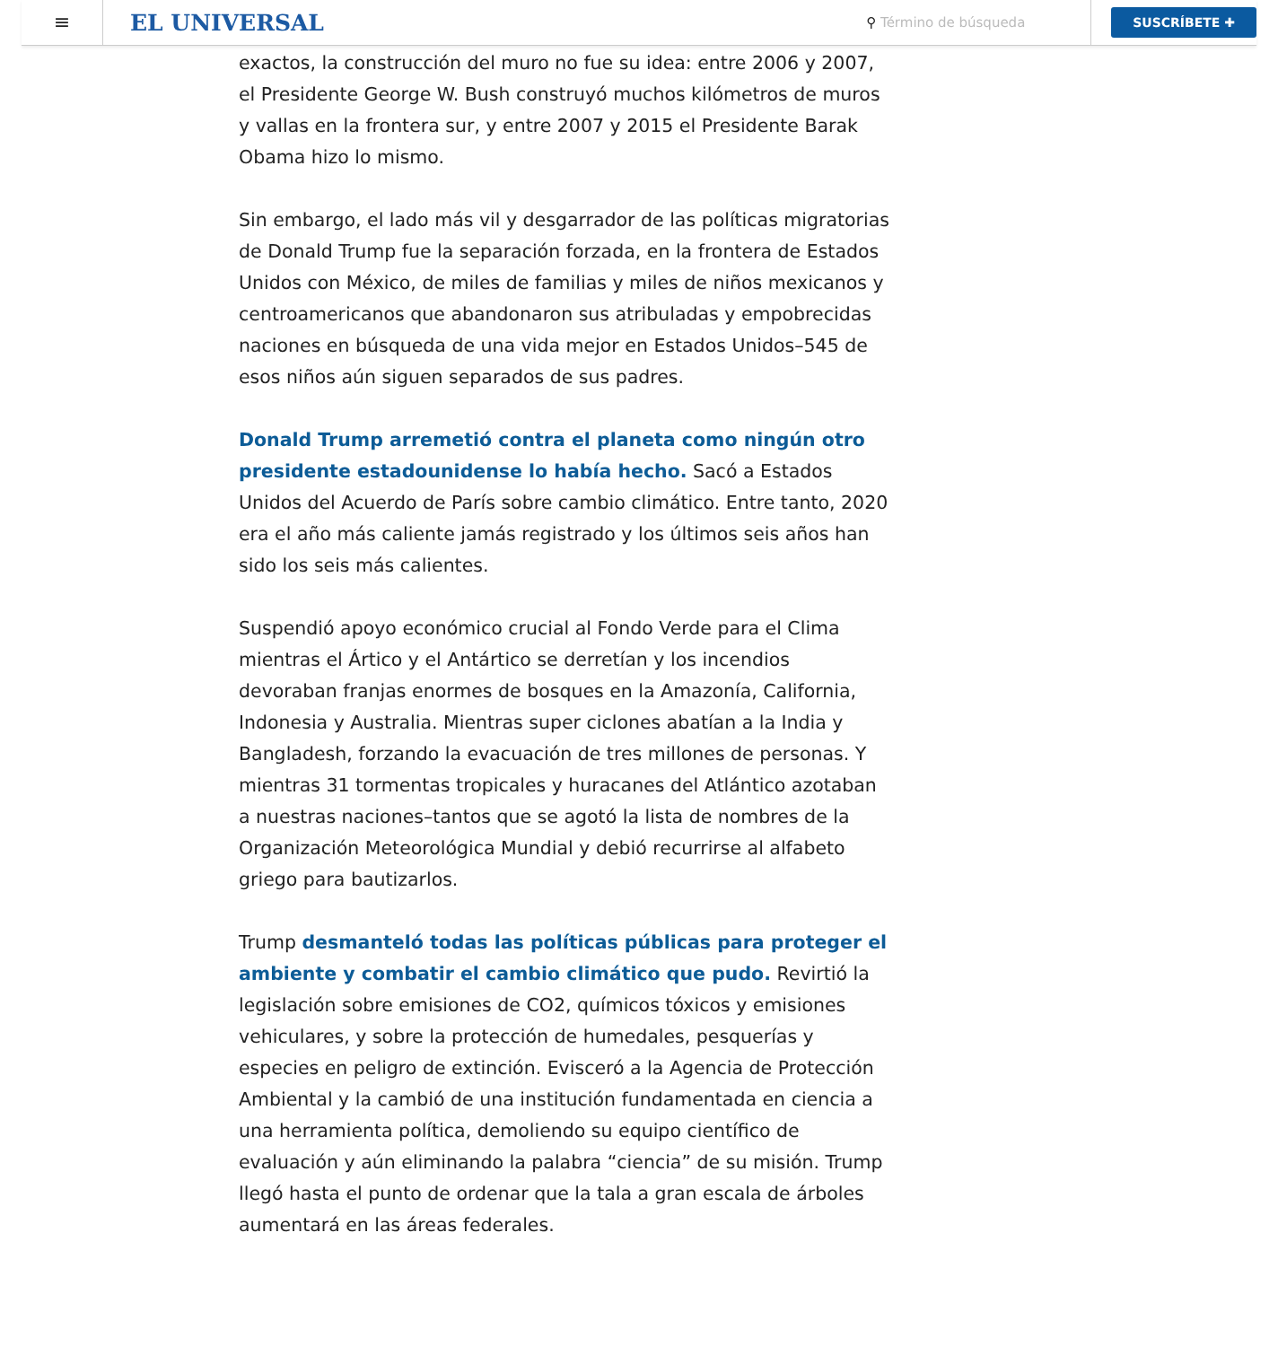≡
EL UNIVERSAL
⚲ Término de búsqueda
SUSCRÍBETE ✚
exactos, la construcción del muro no fue su idea: entre 2006 y 2007, el Presidente George W. Bush construyó muchos kilómetros de muros y vallas en la frontera sur, y entre 2007 y 2015 el Presidente Barak Obama hizo lo mismo.
Sin embargo, el lado más vil y desgarrador de las políticas migratorias de Donald Trump fue la separación forzada, en la frontera de Estados Unidos con México, de miles de familias y miles de niños mexicanos y centroamericanos que abandonaron sus atribuladas y empobrecidas naciones en búsqueda de una vida mejor en Estados Unidos–545 de esos niños aún siguen separados de sus padres.
Donald Trump arremetió contra el planeta como ningún otro presidente estadounidense lo había hecho. Sacó a Estados Unidos del Acuerdo de París sobre cambio climático. Entre tanto, 2020 era el año más caliente jamás registrado y los últimos seis años han sido los seis más calientes.
Suspendió apoyo económico crucial al Fondo Verde para el Clima mientras el Ártico y el Antártico se derretían y los incendios devoraban franjas enormes de bosques en la Amazonía, California, Indonesia y Australia. Mientras super ciclones abatían a la India y Bangladesh, forzando la evacuación de tres millones de personas. Y mientras 31 tormentas tropicales y huracanes del Atlántico azotaban a nuestras naciones–tantos que se agotó la lista de nombres de la Organización Meteorológica Mundial y debió recurrirse al alfabeto griego para bautizarlos.
Trump desmanteló todas las políticas públicas para proteger el ambiente y combatir el cambio climático que pudo. Revirtió la legislación sobre emisiones de CO2, químicos tóxicos y emisiones vehiculares, y sobre la protección de humedales, pesquerías y especies en peligro de extinción. Evisceró a la Agencia de Protección Ambiental y la cambió de una institución fundamentada en ciencia a una herramienta política, demoliendo su equipo científico de evaluación y aún eliminando la palabra “ciencia” de su misión. Trump llegó hasta el punto de ordenar que la tala a gran escala de árboles aumentará en las áreas federales.